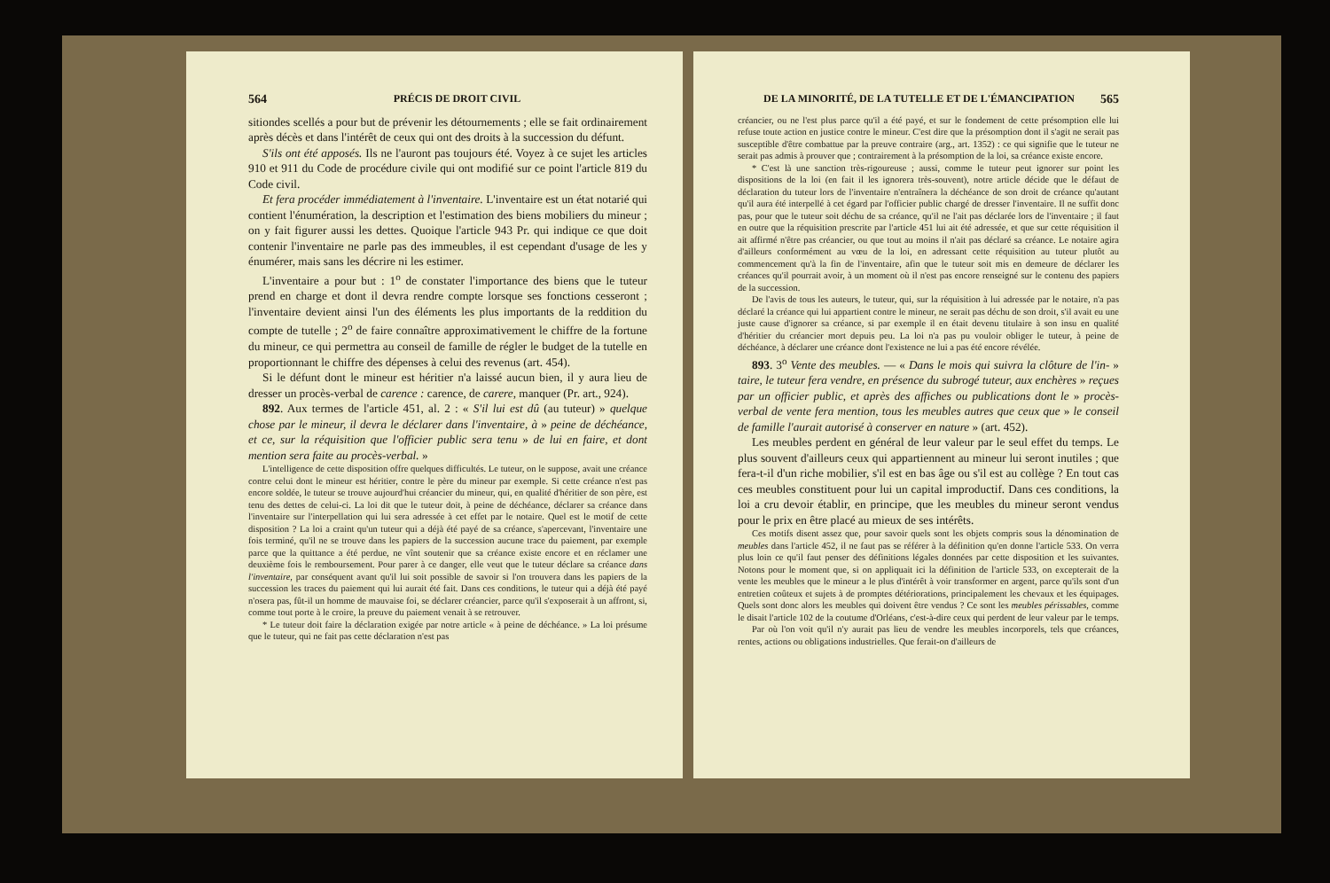564 PRÉCIS DE DROIT CIVIL
sitiondes scellés a pour but de prévenir les détournements ; elle se fait ordinairement après décès et dans l'intérêt de ceux qui ont des droits à la succession du défunt.
S'ils ont été apposés. Ils ne l'auront pas toujours été. Voyez à ce sujet les articles 910 et 911 du Code de procédure civile qui ont modifié sur ce point l'article 819 du Code civil.
Et fera procéder immédiatement à l'inventaire. L'inventaire est un état notarié qui contient l'énumération, la description et l'estimation des biens mobiliers du mineur ; on y fait figurer aussi les dettes. Quoique l'article 943 Pr. qui indique ce que doit contenir l'inventaire ne parle pas des immeubles, il est cependant d'usage de les y énumérer, mais sans les décrire ni les estimer.
L'inventaire a pour but : 1<sup>o</sup> de constater l'importance des biens que le tuteur prend en charge et dont il devra rendre compte lorsque ses fonctions cesseront ; l'inventaire devient ainsi l'un des éléments les plus importants de la reddition du compte de tutelle ; 2<sup>o</sup> de faire connaître approximativement le chiffre de la fortune du mineur, ce qui permettra au conseil de famille de régler le budget de la tutelle en proportionnant le chiffre des dépenses à celui des revenus (art. 454).
Si le défunt dont le mineur est héritier n'a laissé aucun bien, il y aura lieu de dresser un procès-verbal de carence : carence, de carere, manquer (Pr. art., 924).
892. Aux termes de l'article 451, al. 2 : « S'il lui est dû (au tuteur) » quelque chose par le mineur, il devra le déclarer dans l'inventaire, à » peine de déchéance, et ce, sur la réquisition que l'officier public sera tenu » de lui en faire, et dont mention sera faite au procès-verbal. »
L'intelligence de cette disposition offre quelques difficultés. Le tuteur, on le suppose, avait une créance contre celui dont le mineur est héritier, contre le père du mineur par exemple. Si cette créance n'est pas encore soldée, le tuteur se trouve aujourd'hui créancier du mineur, qui, en qualité d'héritier de son père, est tenu des dettes de celui-ci. La loi dit que le tuteur doit, à peine de déchéance, déclarer sa créance dans l'inventaire sur l'interpellation qui lui sera adressée à cet effet par le notaire. Quel est le motif de cette disposition ? La loi a craint qu'un tuteur qui a déjà été payé de sa créance, s'apercevant, l'inventaire une fois terminé, qu'il ne se trouve dans les papiers de la succession aucune trace du paiement, par exemple parce que la quittance a été perdue, ne vînt soutenir que sa créance existe encore et en réclamer une deuxième fois le remboursement. Pour parer à ce danger, elle veut que le tuteur déclare sa créance dans l'inventaire, par conséquent avant qu'il lui soit possible de savoir si l'on trouvera dans les papiers de la succession les traces du paiement qui lui aurait été fait. Dans ces conditions, le tuteur qui a déjà été payé n'osera pas, fût-il un homme de mauvaise foi, se déclarer créancier, parce qu'il s'exposerait à un affront, si, comme tout porte à le croire, la preuve du paiement venait à se retrouver.
* Le tuteur doit faire la déclaration exigée par notre article « à peine de déchéance. » La loi présume que le tuteur, qui ne fait pas cette déclaration n'est pas
DE LA MINORITÉ, DE LA TUTELLE ET DE L'ÉMANCIPATION 565
créancier, ou ne l'est plus parce qu'il a été payé, et sur le fondement de cette présomption elle lui refuse toute action en justice contre le mineur. C'est dire que la présomption dont il s'agit ne serait pas susceptible d'être combattue par la preuve contraire (arg., art. 1352) : ce qui signifie que le tuteur ne serait pas admis à prouver que ; contrairement à la présomption de la loi, sa créance existe encore.
* C'est là une sanction très-rigoureuse ; aussi, comme le tuteur peut ignorer sur point les dispositions de la loi (en fait il les ignorera très-souvent), notre article décide que le défaut de déclaration du tuteur lors de l'inventaire n'entraînera la déchéance de son droit de créance qu'autant qu'il aura été interpellé à cet égard par l'officier public chargé de dresser l'inventaire. Il ne suffit donc pas, pour que le tuteur soit déchu de sa créance, qu'il ne l'ait pas déclarée lors de l'inventaire ; il faut en outre que la réquisition prescrite par l'article 451 lui ait été adressée, et que sur cette réquisition il ait affirmé n'être pas créancier, ou que tout au moins il n'ait pas déclaré sa créance. Le notaire agira d'ailleurs conformément au vœu de la loi, en adressant cette réquisition au tuteur plutôt au commencement qu'à la fin de l'inventaire, afin que le tuteur soit mis en demeure de déclarer les créances qu'il pourrait avoir, à un moment où il n'est pas encore renseigné sur le contenu des papiers de la succession.
De l'avis de tous les auteurs, le tuteur, qui, sur la réquisition à lui adressée par le notaire, n'a pas déclaré la créance qui lui appartient contre le mineur, ne serait pas déchu de son droit, s'il avait eu une juste cause d'ignorer sa créance, si par exemple il en était devenu titulaire à son insu en qualité d'héritier du créancier mort depuis peu. La loi n'a pas pu vouloir obliger le tuteur, à peine de déchéance, à déclarer une créance dont l'existence ne lui a pas été encore révélée.
893. 3<sup>o</sup> Vente des meubles. — « Dans le mois qui suivra la clôture de l'in- » taire, le tuteur fera vendre, en présence du subrogé tuteur, aux enchères » reçues par un officier public, et après des affiches ou publications dont le » procès-verbal de vente fera mention, tous les meubles autres que ceux que » le conseil de famille l'aurait autorisé à conserver en nature » (art. 452).
Les meubles perdent en général de leur valeur par le seul effet du temps. Le plus souvent d'ailleurs ceux qui appartiennent au mineur lui seront inutiles ; que fera-t-il d'un riche mobilier, s'il est en bas âge ou s'il est au collège ? En tout cas ces meubles constituent pour lui un capital improductif. Dans ces conditions, la loi a cru devoir établir, en principe, que les meubles du mineur seront vendus pour le prix en être placé au mieux de ses intérêts.
Ces motifs disent assez que, pour savoir quels sont les objets compris sous la dénomination de meubles dans l'article 452, il ne faut pas se référer à la définition qu'en donne l'article 533. On verra plus loin ce qu'il faut penser des définitions légales données par cette disposition et les suivantes. Notons pour le moment que, si on appliquait ici la définition de l'article 533, on excepterait de la vente les meubles que le mineur a le plus d'intérêt à voir transformer en argent, parce qu'ils sont d'un entretien coûteux et sujets à de promptes détériorations, principalement les chevaux et les équipages. Quels sont donc alors les meubles qui doivent être vendus ? Ce sont les meubles périssables, comme le disait l'article 102 de la coutume d'Orléans, c'est-à-dire ceux qui perdent de leur valeur par le temps.
Par où l'on voit qu'il n'y aurait pas lieu de vendre les meubles incorporels, tels que créances, rentes, actions ou obligations industrielles. Que ferait-on d'ailleurs de